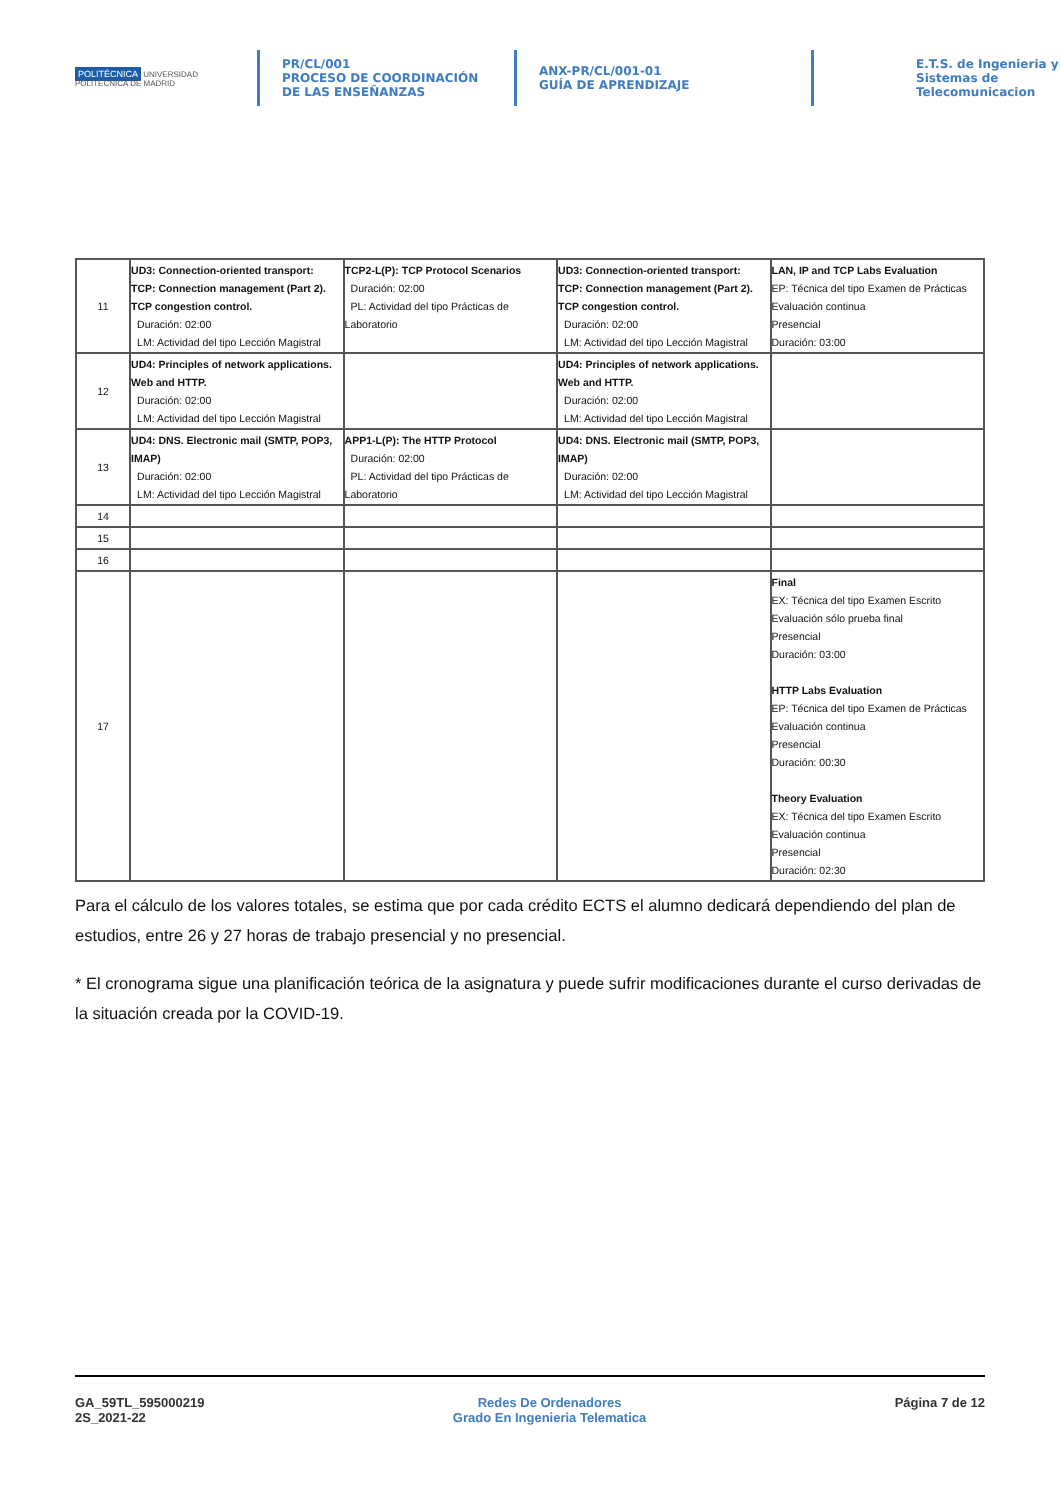POLITÉCNICA UNIVERSIDAD POLITÉCNICA DE MADRID
PR/CL/001
PROCESO DE COORDINACIÓN DE LAS ENSEÑANZAS
ANX-PR/CL/001-01
GUÍA DE APRENDIZAJE
E.T.S. de Ingenieria y
Sistemas de
Telecomunicacion
| 11 | UD3: Connection-oriented transport: TCP: Connection management (Part 2). TCP congestion control. Duración: 02:00 LM: Actividad del tipo Lección Magistral | TCP2-L(P): TCP Protocol Scenarios Duración: 02:00 PL: Actividad del tipo Prácticas de Laboratorio | UD3: Connection-oriented transport: TCP: Connection management (Part 2). TCP congestion control. Duración: 02:00 LM: Actividad del tipo Lección Magistral | LAN, IP and TCP Labs Evaluation EP: Técnica del tipo Examen de Prácticas Evaluación continua Presencial Duración: 03:00 |
| 12 | UD4: Principles of network applications. Web and HTTP. Duración: 02:00 LM: Actividad del tipo Lección Magistral | | UD4: Principles of network applications. Web and HTTP. Duración: 02:00 LM: Actividad del tipo Lección Magistral | |
| 13 | UD4: DNS. Electronic mail (SMTP, POP3, IMAP) Duración: 02:00 LM: Actividad del tipo Lección Magistral | APP1-L(P): The HTTP Protocol Duración: 02:00 PL: Actividad del tipo Prácticas de Laboratorio | UD4: DNS. Electronic mail (SMTP, POP3, IMAP) Duración: 02:00 LM: Actividad del tipo Lección Magistral | |
| 14 | | | | |
| 15 | | | | |
| 16 | | | | |
| 17 | | | | Final EX: Técnica del tipo Examen Escrito Evaluación sólo prueba final Presencial Duración: 03:00 HTTP Labs Evaluation EP: Técnica del tipo Examen de Prácticas Evaluación continua Presencial Duración: 00:30 Theory Evaluation EX: Técnica del tipo Examen Escrito Evaluación continua Presencial Duración: 02:30 |
Para el cálculo de los valores totales, se estima que por cada crédito ECTS el alumno dedicará dependiendo del plan de estudios, entre 26 y 27 horas de trabajo presencial y no presencial.
* El cronograma sigue una planificación teórica de la asignatura y puede sufrir modificaciones durante el curso derivadas de la situación creada por la COVID-19.
GA_59TL_595000219
2S_2021-22
Redes De Ordenadores
Grado En Ingenieria Telematica
Página 7 de 12